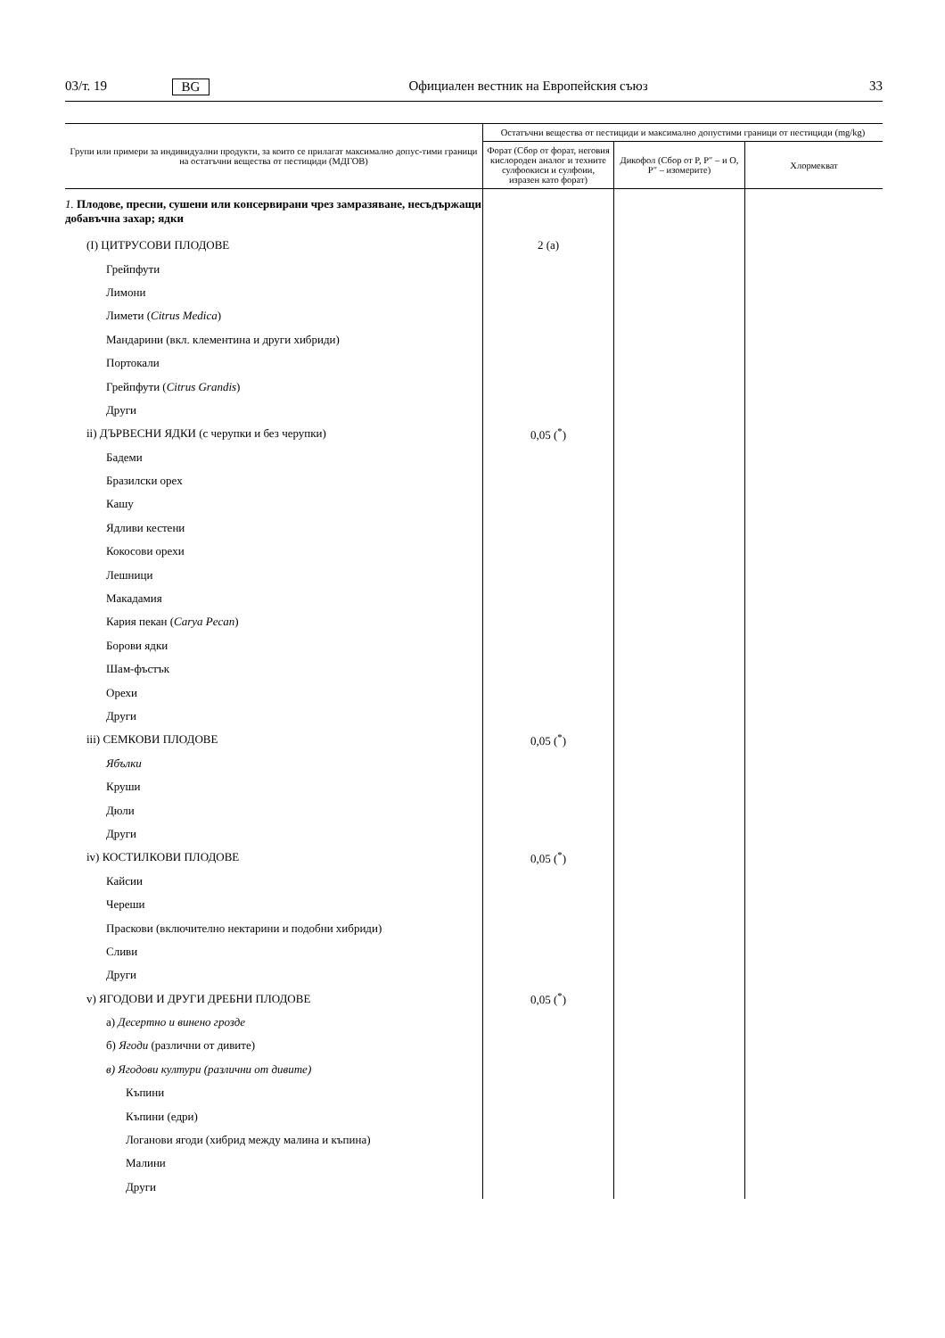03/т. 19 BG Официален вестник на Европейския съюз 33
| Групи или примери за индивидуални продукти, за които се прилагат максимално допус-тими граници на остатъчни вещества от пестициди (МДГОВ) | Остатъчни вещества от пестициди и максимално допустими граници от пестициди (mg/kg) | | |
| --- | --- | --- | --- |
| | Форат (Сбор от форат, неговия кислороден аналог и техните сулфоокиси и сулфоии, изразен като форат) | Дикофол (Сбор от P, P″ – и O, P″ – изомерите) | Хлормекват |
| 1. Плодове, пресни, сушени или консервирани чрез замразяване, несъдържащи добавъчна захар; ядки | | | |
| (I) ЦИТРУСОВИ ПЛОДОВЕ | 2 (a) | | |
| Грейпфути | | | |
| Лимони | | | |
| Лимети ( Citrus Medica ) | | | |
| Мандарини (вкл. клементина и други хибриди) | | | |
| Портокали | | | |
| Грейпфути ( Citrus Grandis ) | | | |
| Други | | | |
| ii) ДЪРВЕСНИ ЯДКИ (с черупки и без черупки) | 0,05 (<sup>*</sup>) | | |
| Бадеми | | | |
| Бразилски орех | | | |
| Кашу | | | |
| Ядливи кестени | | | |
| Кокосови орехи | | | |
| Лешници | | | |
| Макадамия | | | |
| Кария пекан ( Carya Pecan ) | | | |
| Борови ядки | | | |
| Шам-фъстък | | | |
| Орехи | | | |
| Други | | | |
| iii) СЕМКОВИ ПЛОДОВЕ | 0,05 (<sup>*</sup>) | | |
| Ябълки | | | |
| Круши | | | |
| Дюли | | | |
| Други | | | |
| iv) КОСТИЛКОВИ ПЛОДОВЕ | 0,05 (<sup>*</sup>) | | |
| Кайсии | | | |
| Череши | | | |
| Праскови (включително нектарини и подобни хибриди) | | | |
| Сливи | | | |
| Други | | | |
| v) ЯГОДОВИ И ДРУГИ ДРЕБНИ ПЛОДОВЕ | 0,05 (<sup>*</sup>) | | |
| а) Десертно и винено грозде | | | |
| б) Ягоди (различни от дивите) | | | |
| в) Ягодови култури (различни от дивите) | | | |
| Къпини | | | |
| Къпини (едри) | | | |
| Логанови ягоди (хибрид между малина и къпина) | | | |
| Малини | | | |
| Други | | | |